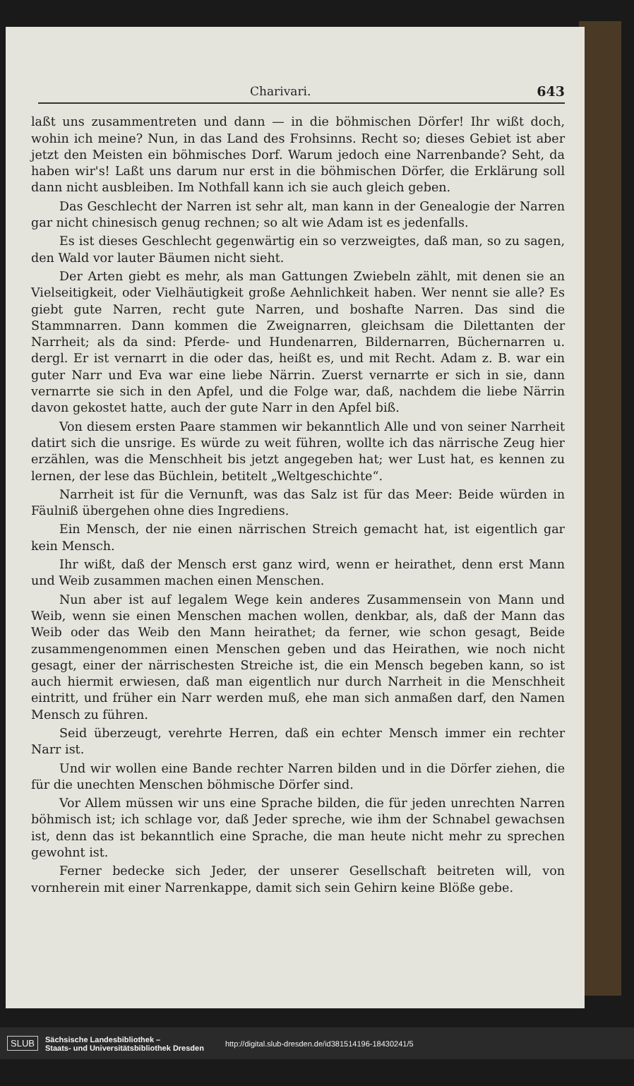Charivari. 643
laßt uns zusammentreten und dann — in die böhmischen Dörfer! Ihr wißt doch, wohin ich meine? Nun, in das Land des Frohsinns. Recht so; dieses Gebiet ist aber jetzt den Meisten ein böhmisches Dorf. Warum jedoch eine Narrenbande? Seht, da haben wir's! Laßt uns darum nur erst in die böhmischen Dörfer, die Erklärung soll dann nicht ausbleiben. Im Nothfall kann ich sie auch gleich geben.
Das Geschlecht der Narren ist sehr alt, man kann in der Genealogie der Narren gar nicht chinesisch genug rechnen; so alt wie Adam ist es jedenfalls.
Es ist dieses Geschlecht gegenwärtig ein so verzweigtes, daß man, so zu sagen, den Wald vor lauter Bäumen nicht sieht.
Der Arten giebt es mehr, als man Gattungen Zwiebeln zählt, mit denen sie an Vielseitigkeit, oder Vielhäutigkeit große Aehnlichkeit haben. Wer nennt sie alle? Es giebt gute Narren, recht gute Narren, und boshafte Narren. Das sind die Stammnarren. Dann kommen die Zweignarren, gleichsam die Dilettanten der Narrheit; als da sind: Pferde- und Hundenarren, Bildernarren, Büchernarren u. dergl. Er ist vernarrt in die oder das, heißt es, und mit Recht. Adam z. B. war ein guter Narr und Eva war eine liebe Närrin. Zuerst vernarrte er sich in sie, dann vernarrte sie sich in den Apfel, und die Folge war, daß, nachdem die liebe Närrin davon gekostet hatte, auch der gute Narr in den Apfel biß.
Von diesem ersten Paare stammen wir bekanntlich Alle und von seiner Narrheit datirt sich die unsrige. Es würde zu weit führen, wollte ich das närrische Zeug hier erzählen, was die Menschheit bis jetzt angegeben hat; wer Lust hat, es kennen zu lernen, der lese das Büchlein, betitelt „Weltgeschichte“.
Narrheit ist für die Vernunft, was das Salz ist für das Meer: Beide würden in Fäulniß übergehen ohne dies Ingrediens.
Ein Mensch, der nie einen närrischen Streich gemacht hat, ist eigentlich gar kein Mensch.
Ihr wißt, daß der Mensch erst ganz wird, wenn er heirathet, denn erst Mann und Weib zusammen machen einen Menschen.
Nun aber ist auf legalem Wege kein anderes Zusammensein von Mann und Weib, wenn sie einen Menschen machen wollen, denkbar, als, daß der Mann das Weib oder das Weib den Mann heirathet; da ferner, wie schon gesagt, Beide zusammengenommen einen Menschen geben und das Heirathen, wie noch nicht gesagt, einer der närrischesten Streiche ist, die ein Mensch begeben kann, so ist auch hiermit erwiesen, daß man eigentlich nur durch Narrheit in die Menschheit eintritt, und früher ein Narr werden muß, ehe man sich anmaßen darf, den Namen Mensch zu führen.
Seid überzeugt, verehrte Herren, daß ein echter Mensch immer ein rechter Narr ist.
Und wir wollen eine Bande rechter Narren bilden und in die Dörfer ziehen, die für die unechten Menschen böhmische Dörfer sind.
Vor Allem müssen wir uns eine Sprache bilden, die für jeden unrechten Narren böhmisch ist; ich schlage vor, daß Jeder spreche, wie ihm der Schnabel gewachsen ist, denn das ist bekanntlich eine Sprache, die man heute nicht mehr zu sprechen gewohnt ist.
Ferner bedecke sich Jeder, der unserer Gesellschaft beitreten will, von vornherein mit einer Narrenkappe, damit sich sein Gehirn keine Blöße gebe.
SLUB Sächsische Landesbibliothek –
Staats- und Universitätsbibliothek Dresden http://digital.slub-dresden.de/id381514196-18430241/5